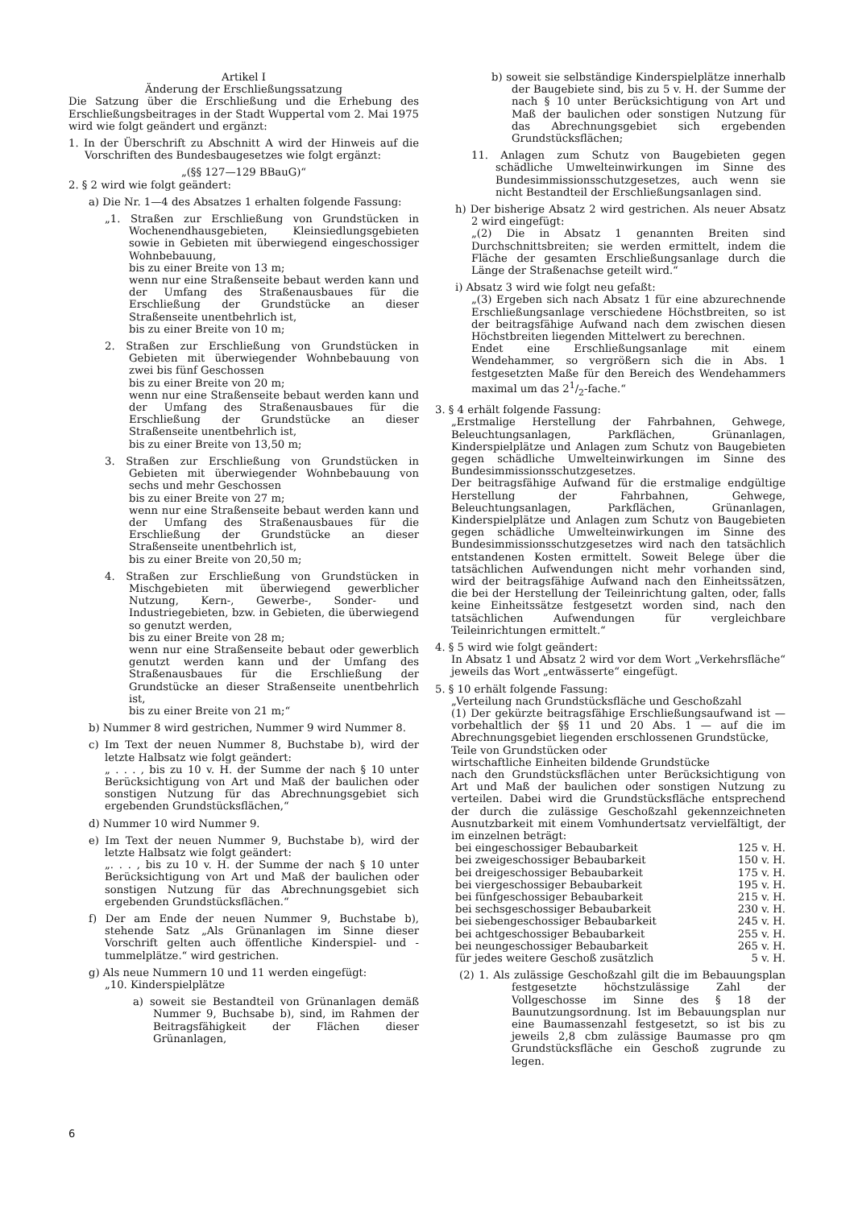Artikel I
Änderung der Erschließungssatzung
Die Satzung über die Erschließung und die Erhebung des Erschließungsbeitrages in der Stadt Wuppertal vom 2. Mai 1975 wird wie folgt geändert und ergänzt:
1. In der Überschrift zu Abschnitt A wird der Hinweis auf die Vorschriften des Bundesbaugesetzes wie folgt ergänzt:
„(§§ 127—129 BBauG)“
2. § 2 wird wie folgt geändert:
a) Die Nr. 1—4 des Absatzes 1 erhalten folgende Fassung:
„1. Straßen zur Erschließung von Grundstücken in Wochenendhausgebieten, Kleinsiedlungsgebieten sowie in Gebieten mit überwiegend eingeschossiger Wohnbebauung,
bis zu einer Breite von 13 m;
wenn nur eine Straßenseite bebaut werden kann und der Umfang des Straßenausbaues für die Erschließung der Grundstücke an dieser Straßenseite unentbehrlich ist,
bis zu einer Breite von 10 m;
2. Straßen zur Erschließung von Grundstücken in Gebieten mit überwiegender Wohnbebauung von zwei bis fünf Geschossen
bis zu einer Breite von 20 m;
wenn nur eine Straßenseite bebaut werden kann und der Umfang des Straßenausbaues für die Erschließung der Grundstücke an dieser Straßenseite unentbehrlich ist,
bis zu einer Breite von 13,50 m;
3. Straßen zur Erschließung von Grundstücken in Gebieten mit überwiegender Wohnbebauung von sechs und mehr Geschossen
bis zu einer Breite von 27 m;
wenn nur eine Straßenseite bebaut werden kann und der Umfang des Straßenausbaues für die Erschließung der Grundstücke an dieser Straßenseite unentbehrlich ist,
bis zu einer Breite von 20,50 m;
4. Straßen zur Erschließung von Grundstücken in Mischgebieten mit überwiegend gewerblicher Nutzung, Kern-, Gewerbe-, Sonder- und Industriegebieten, bzw. in Gebieten, die überwiegend so genutzt werden,
bis zu einer Breite von 28 m;
wenn nur eine Straßenseite bebaut oder gewerblich genutzt werden kann und der Umfang des Straßenausbaues für die Erschließung der Grundstücke an dieser Straßenseite unentbehrlich ist,
bis zu einer Breite von 21 m;“
b) Nummer 8 wird gestrichen, Nummer 9 wird Nummer 8.
c) Im Text der neuen Nummer 8, Buchstabe b), wird der letzte Halbsatz wie folgt geändert:
„ . . . , bis zu 10 v. H. der Summe der nach § 10 unter Berücksichtigung von Art und Maß der baulichen oder sonstigen Nutzung für das Abrechnungsgebiet sich ergebenden Grundstücksflächen,“
d) Nummer 10 wird Nummer 9.
e) Im Text der neuen Nummer 9, Buchstabe b), wird der letzte Halbsatz wie folgt geändert:
„. . . , bis zu 10 v. H. der Summe der nach § 10 unter Berücksichtigung von Art und Maß der baulichen oder sonstigen Nutzung für das Abrechnungsgebiet sich ergebenden Grundstücksflächen.“
f) Der am Ende der neuen Nummer 9, Buchstabe b), stehende Satz „Als Grünanlagen im Sinne dieser Vorschrift gelten auch öffentliche Kinderspiel- und -tummelplätze.“ wird gestrichen.
g) Als neue Nummern 10 und 11 werden eingefügt:
„10. Kinderspielplätze
a) soweit sie Bestandteil von Grünanlagen demäß Nummer 9, Buchsabe b), sind, im Rahmen der Beitragsfähigkeit der Flächen dieser Grünanlagen,
b) soweit sie selbständige Kinderspielplätze innerhalb der Baugebiete sind, bis zu 5 v. H. der Summe der nach § 10 unter Berücksichtigung von Art und Maß der baulichen oder sonstigen Nutzung für das Abrechnungsgebiet sich ergebenden Grundstücksflächen;
11. Anlagen zum Schutz von Baugebieten gegen schädliche Umwelteinwirkungen im Sinne des Bundesimmissionsschutzgesetzes, auch wenn sie nicht Bestandteil der Erschließungsanlagen sind.
h) Der bisherige Absatz 2 wird gestrichen. Als neuer Absatz 2 wird eingefügt:
„(2) Die in Absatz 1 genannten Breiten sind Durchschnittsbreiten; sie werden ermittelt, indem die Fläche der gesamten Erschließungsanlage durch die Länge der Straßenachse geteilt wird.“
i) Absatz 3 wird wie folgt neu gefaßt:
„(3) Ergeben sich nach Absatz 1 für eine abzurechnende Erschließungsanlage verschiedene Höchstbreiten, so ist der beitragsfähige Aufwand nach dem zwischen diesen Höchstbreiten liegenden Mittelwert zu berechnen.
Endet eine Erschließungsanlage mit einem Wendehammer, so vergrößern sich die in Abs. 1 festgesetzten Maße für den Bereich des Wendehammers maximal um das 21/2-fache.“
3. § 4 erhält folgende Fassung:
„Erstmalige Herstellung der Fahrbahnen, Gehwege, Beleuchtungsanlagen, Parkflächen, Grünanlagen, Kinderspielplätze und Anlagen zum Schutz von Baugebieten gegen schädliche Umwelteinwirkungen im Sinne des Bundesimmissionsschutzgesetzes.
Der beitragsfähige Aufwand für die erstmalige endgültige Herstellung der Fahrbahnen, Gehwege, Beleuchtungsanlagen, Parkflächen, Grünanlagen, Kinderspielplätze und Anlagen zum Schutz von Baugebieten gegen schädliche Umwelteinwirkungen im Sinne des Bundesimmissionsschutzgesetzes wird nach den tatsächlich entstandenen Kosten ermittelt. Soweit Belege über die tatsächlichen Aufwendungen nicht mehr vorhanden sind, wird der beitragsfähige Aufwand nach den Einheitssätzen, die bei der Herstellung der Teileinrichtung galten, oder, falls keine Einheitssätze festgesetzt worden sind, nach den tatsächlichen Aufwendungen für vergleichbare Teileinrichtungen ermittelt.“
4. § 5 wird wie folgt geändert:
In Absatz 1 und Absatz 2 wird vor dem Wort „Verkehrsfläche“ jeweils das Wort „entwässerte“ eingefügt.
5. § 10 erhält folgende Fassung:
„Verteilung nach Grundstücksfläche und Geschoßzahl
(1) Der gekürzte beitragsfähige Erschließungsaufwand ist — vorbehaltlich der §§ 11 und 20 Abs. 1 — auf die im Abrechnungsgebiet liegenden erschlossenen Grundstücke,
Teile von Grundstücken oder
wirtschaftliche Einheiten bildende Grundstücke
nach den Grundstücksflächen unter Berücksichtigung von Art und Maß der baulichen oder sonstigen Nutzung zu verteilen. Dabei wird die Grundstücksfläche entsprechend der durch die zulässige Geschoßzahl gekennzeichneten Ausnutzbarkeit mit einem Vomhundertsatz vervielfältigt, der im einzelnen beträgt:
| bei eingeschossiger Bebaubarkeit | 125 v. H. |
| bei zweigeschossiger Bebaubarkeit | 150 v. H. |
| bei dreigeschossiger Bebaubarkeit | 175 v. H. |
| bei viergeschossiger Bebaubarkeit | 195 v. H. |
| bei fünfgeschossiger Bebaubarkeit | 215 v. H. |
| bei sechsgeschossiger Bebaubarkeit | 230 v. H. |
| bei siebengeschossiger Bebaubarkeit | 245 v. H. |
| bei achtgeschossiger Bebaubarkeit | 255 v. H. |
| bei neungeschossiger Bebaubarkeit | 265 v. H. |
| für jedes weitere Geschoß zusätzlich | 5 v. H. |
(2) 1. Als zulässige Geschoßzahl gilt die im Bebauungsplan festgesetzte höchstzulässige Zahl der Vollgeschosse im Sinne des § 18 der Baunutzungsordnung. Ist im Bebauungsplan nur eine Baumassenzahl festgesetzt, so ist bis zu jeweils 2,8 cbm zulässige Baumasse pro qm Grundstücksfläche ein Geschoß zugrunde zu legen.
6